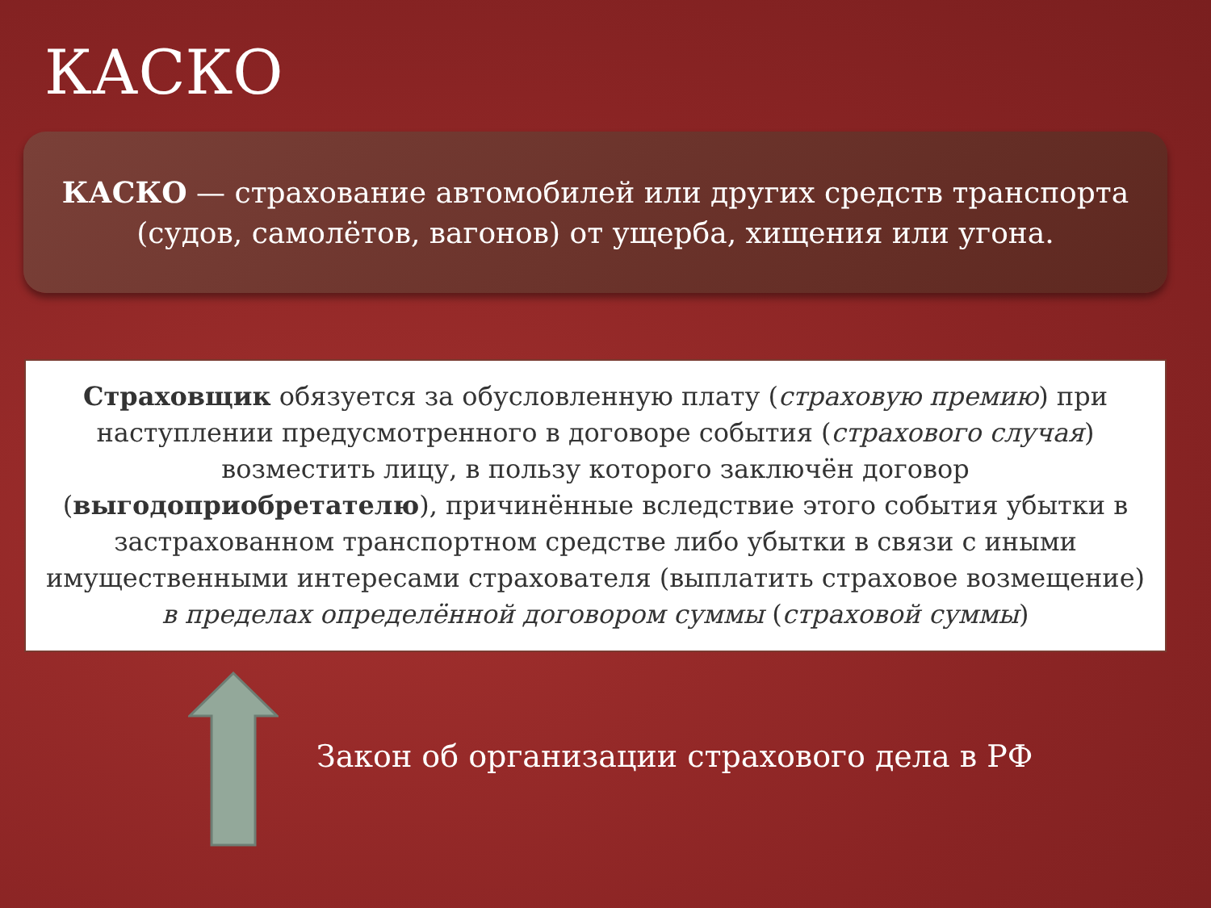КАСКО
КАСКО — страхование автомобилей или других средств транспорта
(судов, самолётов, вагонов) от ущерба, хищения или угона.
Страховщик обязуется за обусловленную плату (страховую премию) при наступлении предусмотренного в договоре события (страхового случая) возместить лицу, в пользу которого заключён договор (выгодоприобретателю), причинённые вследствие этого события убытки в застрахованном транспортном средстве либо убытки в связи с иными имущественными интересами страхователя (выплатить страховое возмещение) в пределах определённой договором суммы (страховой суммы)
Закон об организации страхового дела в РФ